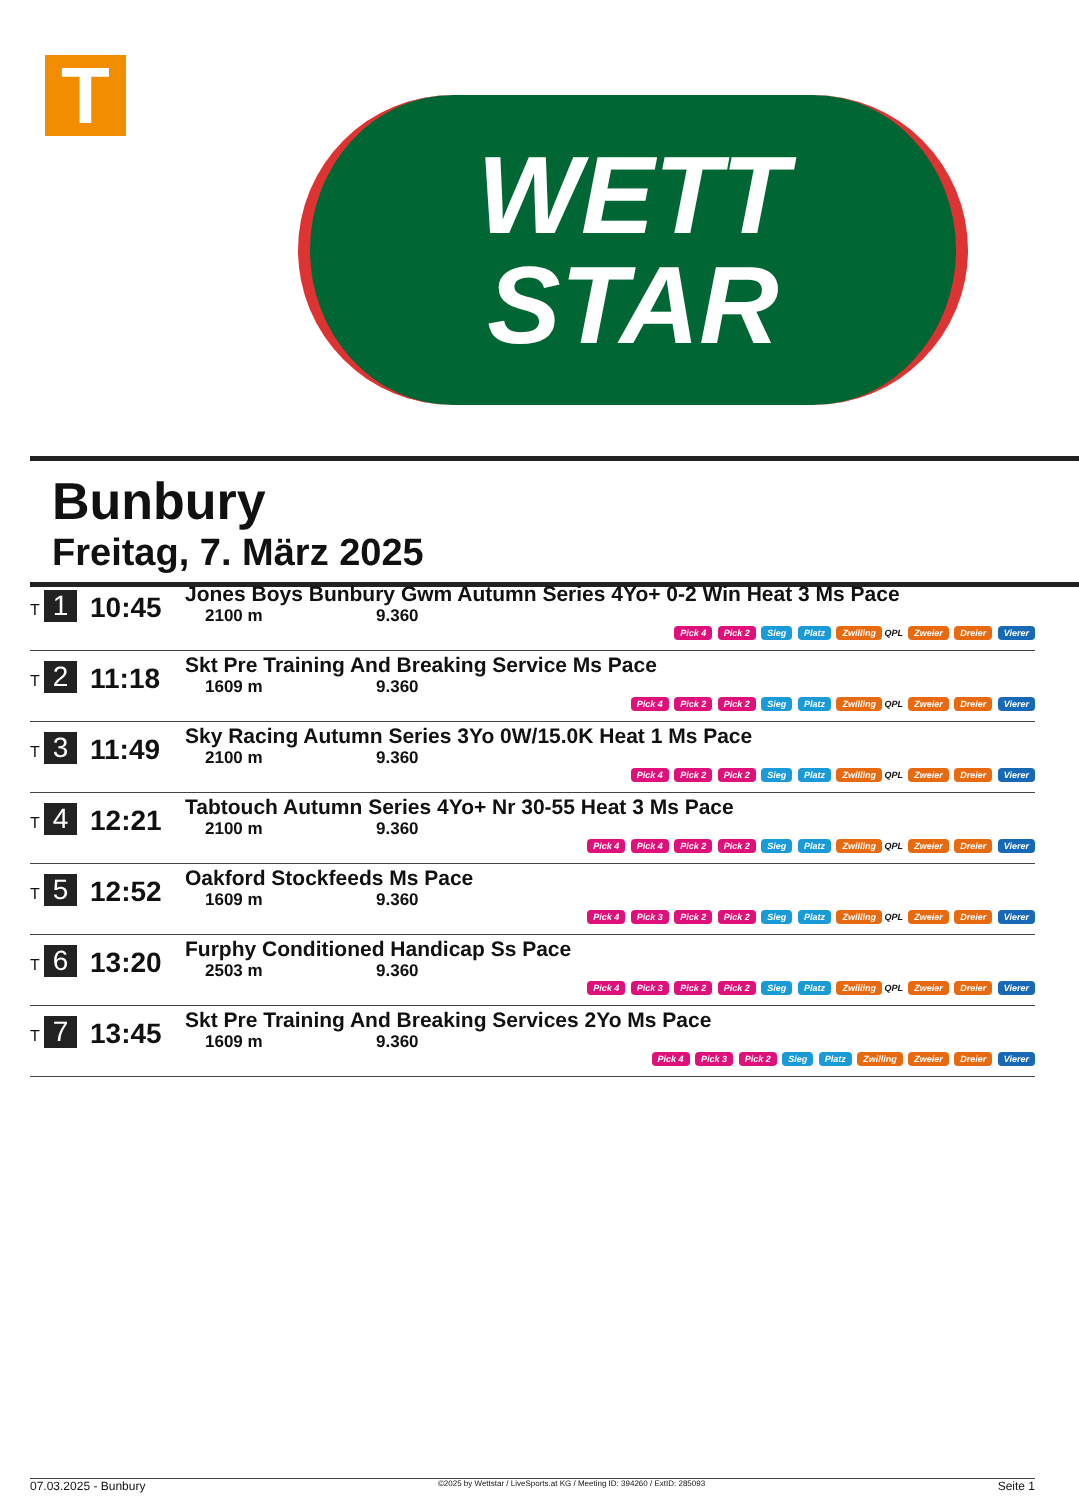T
WETT
STAR
Bunbury
Freitag, 7. März 2025
| T 1 | 10:45 | Jones Boys Bunbury Gwm Autumn Series 4Yo+ 0-2 Win Heat 3 Ms Pace 2100 m 9.360 Pick 4 Pick 2 Sieg Platz Zwilling QPL Zweier Dreier Vierer |
| T 2 | 11:18 | Skt Pre Training And Breaking Service Ms Pace 1609 m 9.360 Pick 4 Pick 2 Pick 2 Sieg Platz Zwilling QPL Zweier Dreier Vierer |
| T 3 | 11:49 | Sky Racing Autumn Series 3Yo 0W/15.0K Heat 1 Ms Pace 2100 m 9.360 Pick 4 Pick 2 Pick 2 Sieg Platz Zwilling QPL Zweier Dreier Vierer |
| T 4 | 12:21 | Tabtouch Autumn Series 4Yo+ Nr 30-55 Heat 3 Ms Pace 2100 m 9.360 Pick 4 Pick 4 Pick 2 Pick 2 Sieg Platz Zwilling QPL Zweier Dreier Vierer |
| T 5 | 12:52 | Oakford Stockfeeds Ms Pace 1609 m 9.360 Pick 4 Pick 3 Pick 2 Pick 2 Sieg Platz Zwilling QPL Zweier Dreier Vierer |
| T 6 | 13:20 | Furphy Conditioned Handicap Ss Pace 2503 m 9.360 Pick 4 Pick 3 Pick 2 Pick 2 Sieg Platz Zwilling QPL Zweier Dreier Vierer |
| T 7 | 13:45 | Skt Pre Training And Breaking Services 2Yo Ms Pace 1609 m 9.360 Pick 4 Pick 3 Pick 2 Sieg Platz Zwilling Zweier Dreier Vierer |
07.03.2025 - Bunbury ©2025 by Wettstar / LiveSports.at KG / Meeting ID: 394260 / ExtID: 285093 Seite 1